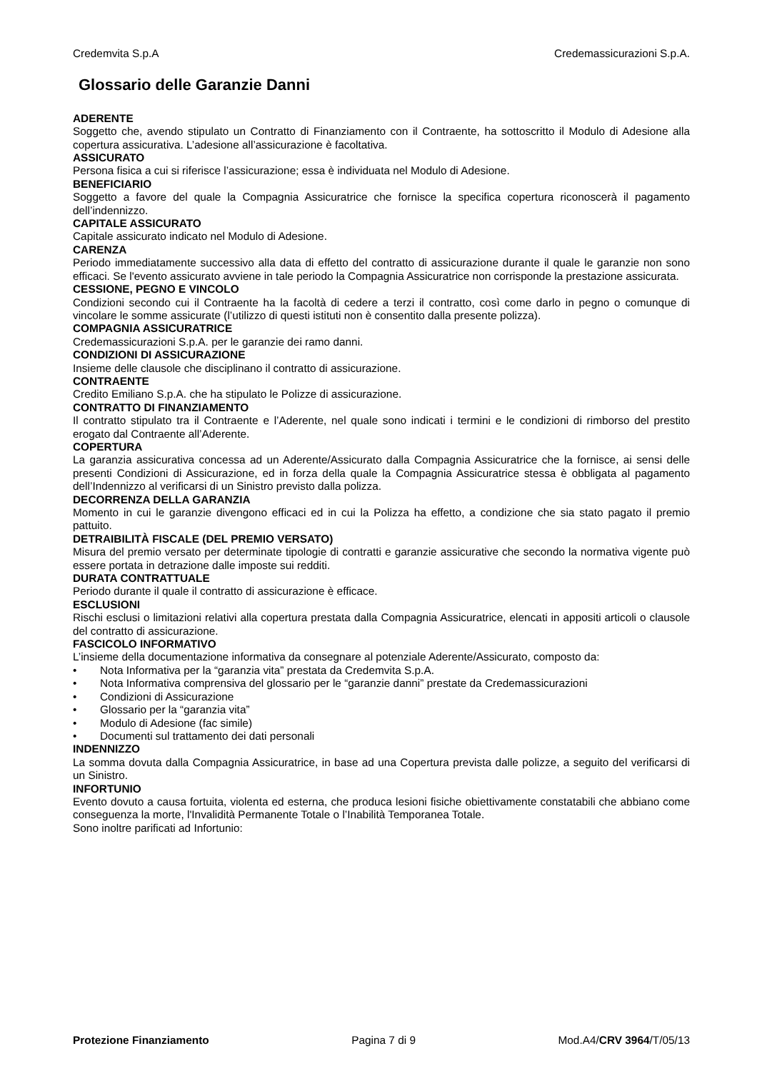Credemvita S.p.A Credemassicurazioni S.p.A.
Glossario delle Garanzie Danni
ADERENTE
Soggetto che, avendo stipulato un Contratto di Finanziamento con il Contraente, ha sottoscritto il Modulo di Adesione alla copertura assicurativa. L’adesione all’assicurazione è facoltativa.
ASSICURATO
Persona fisica a cui si riferisce l’assicurazione; essa è individuata nel Modulo di Adesione.
BENEFICIARIO
Soggetto a favore del quale la Compagnia Assicuratrice che fornisce la specifica copertura riconoscerà il pagamento dell’indennizzo.
CAPITALE ASSICURATO
Capitale assicurato indicato nel Modulo di Adesione.
CARENZA
Periodo immediatamente successivo alla data di effetto del contratto di assicurazione durante il quale le garanzie non sono efficaci. Se l'evento assicurato avviene in tale periodo la Compagnia Assicuratrice non corrisponde la prestazione assicurata.
CESSIONE, PEGNO E VINCOLO
Condizioni secondo cui il Contraente ha la facoltà di cedere a terzi il contratto, così come darlo in pegno o comunque di vincolare le somme assicurate (l’utilizzo di questi istituti non è consentito dalla presente polizza).
COMPAGNIA ASSICURATRICE
Credemassicurazioni S.p.A. per le garanzie dei ramo danni.
CONDIZIONI DI ASSICURAZIONE
Insieme delle clausole che disciplinano il contratto di assicurazione.
CONTRAENTE
Credito Emiliano S.p.A. che ha stipulato le Polizze di assicurazione.
CONTRATTO DI FINANZIAMENTO
Il contratto stipulato tra il Contraente e l’Aderente, nel quale sono indicati i termini e le condizioni di rimborso del prestito erogato dal Contraente all’Aderente.
COPERTURA
La garanzia assicurativa concessa ad un Aderente/Assicurato dalla Compagnia Assicuratrice che la fornisce, ai sensi delle presenti Condizioni di Assicurazione, ed in forza della quale la Compagnia Assicuratrice stessa è obbligata al pagamento dell’Indennizzo al verificarsi di un Sinistro previsto dalla polizza.
DECORRENZA DELLA GARANZIA
Momento in cui le garanzie divengono efficaci ed in cui la Polizza ha effetto, a condizione che sia stato pagato il premio pattuito.
DETRAIBILITÀ FISCALE (DEL PREMIO VERSATO)
Misura del premio versato per determinate tipologie di contratti e garanzie assicurative che secondo la normativa vigente può essere portata in detrazione dalle imposte sui redditi.
DURATA CONTRATTUALE
Periodo durante il quale il contratto di assicurazione è efficace.
ESCLUSIONI
Rischi esclusi o limitazioni relativi alla copertura prestata dalla Compagnia Assicuratrice, elencati in appositi articoli o clausole del contratto di assicurazione.
FASCICOLO INFORMATIVO
L’insieme della documentazione informativa da consegnare al potenziale Aderente/Assicurato, composto da:
• Nota Informativa per la “garanzia vita” prestata da Credemvita S.p.A.
• Nota Informativa comprensiva del glossario per le “garanzie danni” prestate da Credemassicurazioni
• Condizioni di Assicurazione
• Glossario per la “garanzia vita”
• Modulo di Adesione (fac simile)
• Documenti sul trattamento dei dati personali
INDENNIZZO
La somma dovuta dalla Compagnia Assicuratrice, in base ad una Copertura prevista dalle polizze, a seguito del verificarsi di un Sinistro.
INFORTUNIO
Evento dovuto a causa fortuita, violenta ed esterna, che produca lesioni fisiche obiettivamente constatabili che abbiano come conseguenza la morte, l'Invalidità Permanente Totale o l’Inabilità Temporanea Totale.
Sono inoltre parificati ad Infortunio:
Protezione Finanziamento Pagina 7 di 9 Mod.A4/CRV 3964/T/05/13